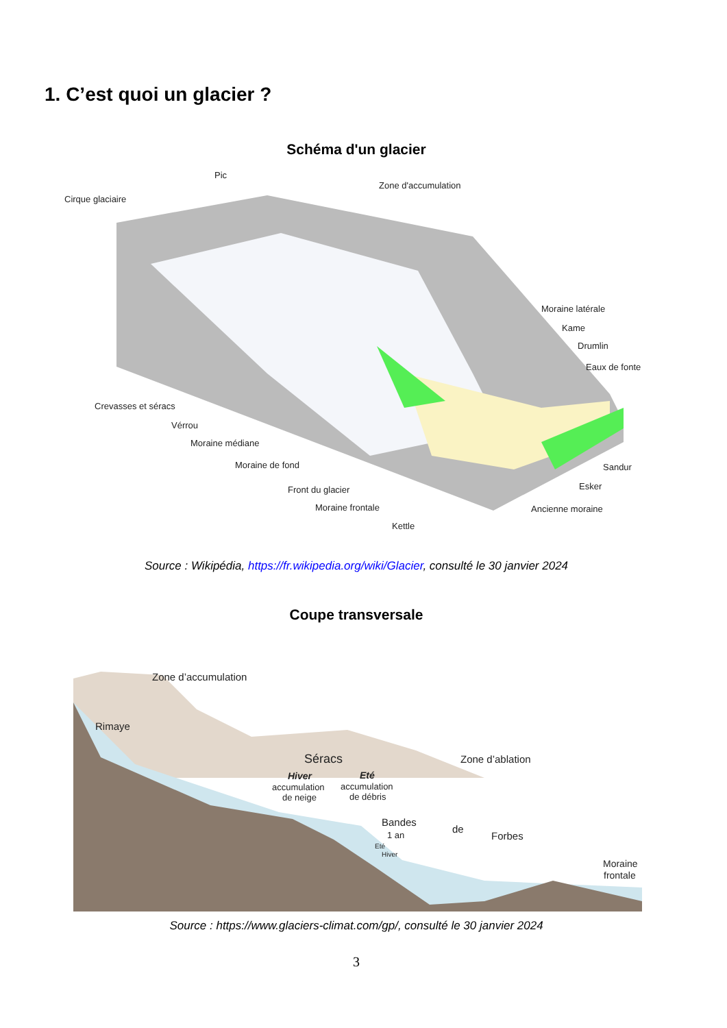1. C’est quoi un glacier ?
Schéma d'un glacier
Pic
Cirque glaciaire
Zone d'accumulation
Moraine latérale
Kame
Drumlin
Eaux de fonte
Crevasses et séracs
Vérrou
Moraine médiane
Moraine de fond
Sandur
Esker
Front du glacier
Moraine frontale
Ancienne moraine
Kettle
Source : Wikipédia, https://fr.wikipedia.org/wiki/Glacier, consulté le 30 janvier 2024
Coupe transversale
Zone d’accumulation
Rimaye
Séracs
Zone d’ablation
Hiver
Eté
accumulation
de neige
accumulation
de débris
Bandes
de
Forbes
1 an
Eté
Hiver
Moraine
frontale
Source : https://www.glaciers-climat.com/gp/, consulté le 30 janvier 2024
3